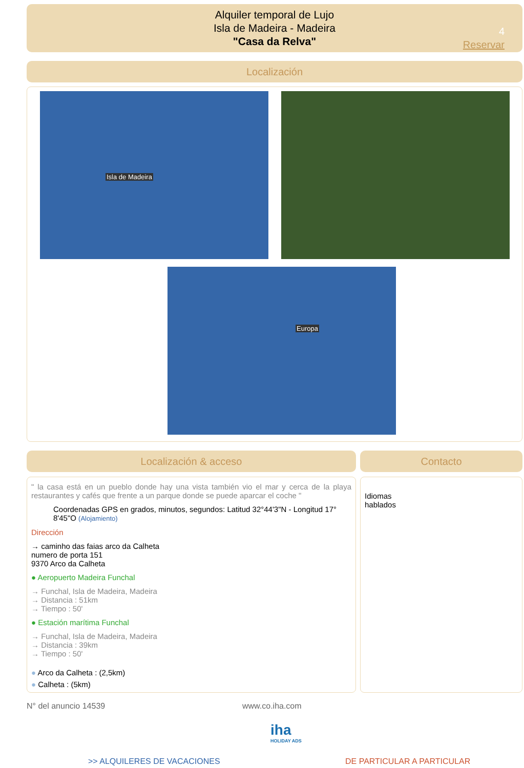Alquiler temporal de Lujo
Isla de Madeira - Madeira
"Casa da Relva"
4
Reservar
Localización
Isla de Madeira
Europa
Localización & acceso Contacto
" la casa está en un pueblo donde hay una vista también vio el mar y cerca de la playa restaurantes y cafés que frente a un parque donde se puede aparcar el coche "
Coordenadas GPS en grados, minutos, segundos: Latitud 32°44'3"N - Longitud 17° 8'45"O (Alojamiento)
Dirección
→ caminho das faias arco da Calheta
numero de porta 151
9370 Arco da Calheta
● Aeropuerto Madeira Funchal
→ Funchal, Isla de Madeira, Madeira
→ Distancia : 51km
→ Tiempo : 50'
● Estación marítima Funchal
→ Funchal, Isla de Madeira, Madeira
→ Distancia : 39km
→ Tiempo : 50'
● Arco da Calheta : (2,5km)
● Calheta : (5km)
Idiomas
hablados
N° del anuncio 14539 www.co.iha.com
iha
HOLIDAY ADS
>> ALQUILERES DE VACACIONES DE PARTICULAR A PARTICULAR